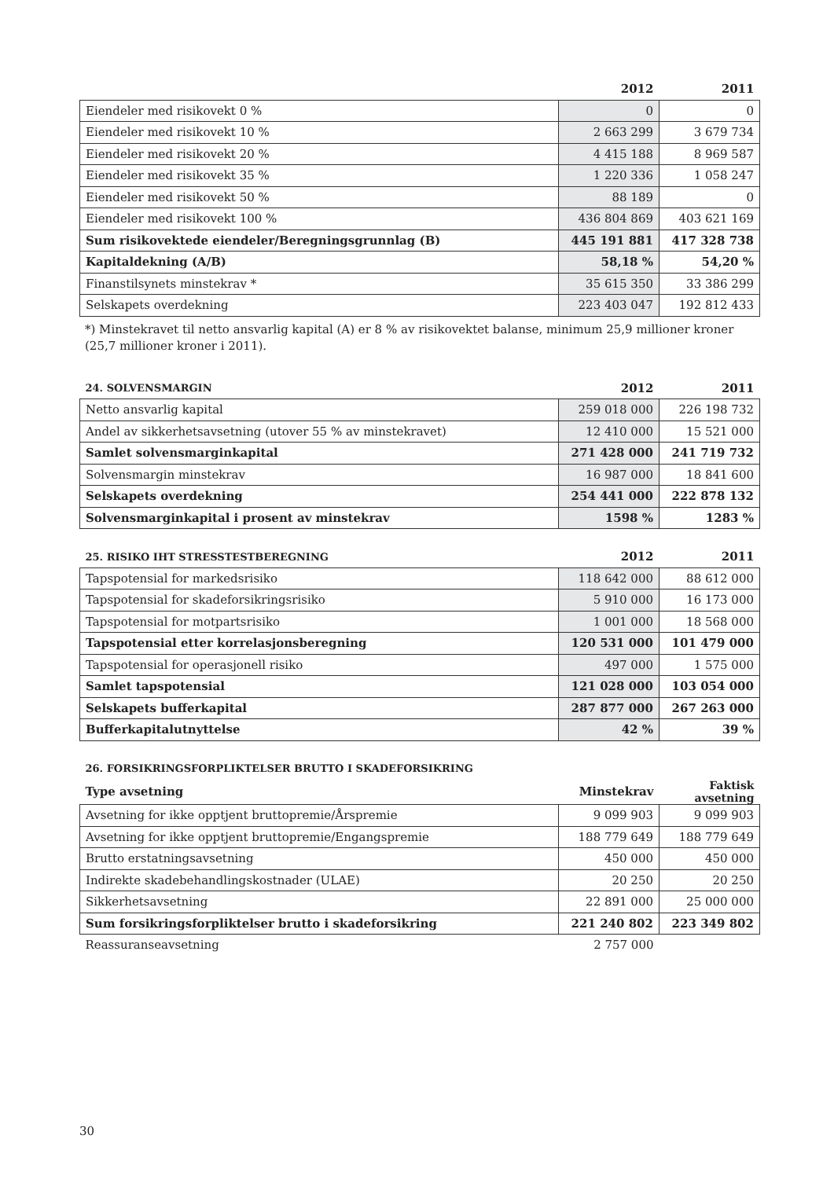| | 2012 | 2011 |
| --- | --- | --- |
| Eiendeler med risikovekt 0 % | 0 | 0 |
| Eiendeler med risikovekt 10 % | 2 663 299 | 3 679 734 |
| Eiendeler med risikovekt 20 % | 4 415 188 | 8 969 587 |
| Eiendeler med risikovekt 35 % | 1 220 336 | 1 058 247 |
| Eiendeler med risikovekt 50 % | 88 189 | 0 |
| Eiendeler med risikovekt 100 % | 436 804 869 | 403 621 169 |
| Sum risikovektede eiendeler/Beregningsgrunnlag (B) | 445 191 881 | 417 328 738 |
| Kapitaldekning (A/B) | 58,18 % | 54,20 % |
| Finanstilsynets minstekrav * | 35 615 350 | 33 386 299 |
| Selskapets overdekning | 223 403 047 | 192 812 433 |
*) Minstekravet til netto ansvarlig kapital (A) er 8 % av risikovektet balanse, minimum 25,9 millioner kroner (25,7 millioner kroner i 2011).
| 24. SOLVENSMARGIN | 2012 | 2011 |
| --- | --- | --- |
| Netto ansvarlig kapital | 259 018 000 | 226 198 732 |
| Andel av sikkerhetsavsetning (utover 55 % av minstekravet) | 12 410 000 | 15 521 000 |
| Samlet solvensmarginkapital | 271 428 000 | 241 719 732 |
| Solvensmargin minstekrav | 16 987 000 | 18 841 600 |
| Selskapets overdekning | 254 441 000 | 222 878 132 |
| Solvensmarginkapital i prosent av minstekrav | 1598 % | 1283 % |
| 25. RISIKO IHT STRESSTESTBEREGNING | 2012 | 2011 |
| --- | --- | --- |
| Tapspotensial for markedsrisiko | 118 642 000 | 88 612 000 |
| Tapspotensial for skadeforsikringsrisiko | 5 910 000 | 16 173 000 |
| Tapspotensial for motpartsrisiko | 1 001 000 | 18 568 000 |
| Tapspotensial etter korrelasjonsberegning | 120 531 000 | 101 479 000 |
| Tapspotensial for operasjonell risiko | 497 000 | 1 575 000 |
| Samlet tapspotensial | 121 028 000 | 103 054 000 |
| Selskapets bufferkapital | 287 877 000 | 267 263 000 |
| Bufferkapitalutnyttelse | 42 % | 39 % |
| 26. FORSIKRINGSFORPLIKTELSER BRUTTO I SKADEFORSIKRING | | |
| --- | --- | --- |
| Type avsetning | Minstekrav | Faktisk avsetning |
| Avsetning for ikke opptjent bruttopremie/Årspremie | 9 099 903 | 9 099 903 |
| Avsetning for ikke opptjent bruttopremie/Engangspremie | 188 779 649 | 188 779 649 |
| Brutto erstatningsavsetning | 450 000 | 450 000 |
| Indirekte skadebehandlingskostnader (ULAE) | 20 250 | 20 250 |
| Sikkerhetsavsetning | 22 891 000 | 25 000 000 |
| Sum forsikringsforpliktelser brutto i skadeforsikring | 221 240 802 | 223 349 802 |
| Reassuranseavsetning | 2 757 000 | |
30